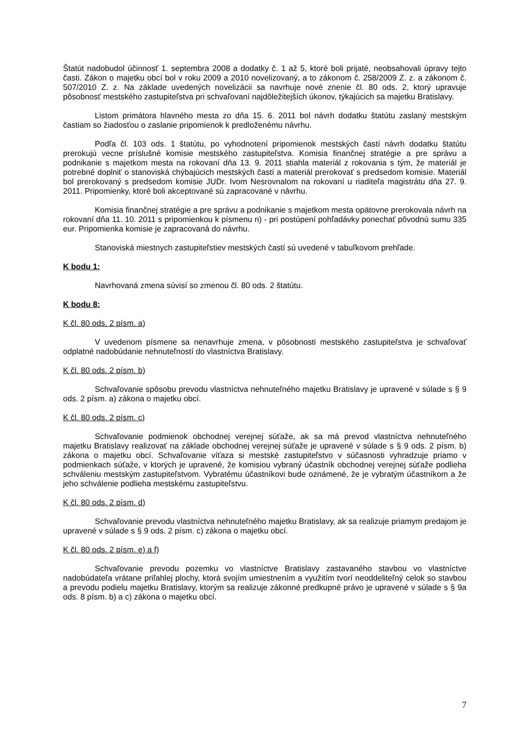Štatút nadobudol účinnosť 1. septembra 2008 a dodatky č. 1 až 5, ktoré boli prijaté, neobsahovali úpravy tejto časti. Zákon o majetku obcí bol v roku 2009 a 2010 novelizovaný, a to zákonom č. 258/2009 Z. z. a zákonom č. 507/2010 Z. z. Na základe uvedených novelizácii sa navrhuje nové znenie čl. 80 ods. 2, ktorý upravuje pôsobnosť mestského zastupiteľstva pri schvaľovaní najdôležitejších úkonov, týkajúcich sa majetku Bratislavy.
Listom primátora hlavného mesta zo dňa 15. 6. 2011 bol návrh dodatku štatútu zaslaný mestským častiam so žiadosťou o zaslanie pripomienok k predloženému návrhu.
Podľa čl. 103 ods. 1 štatútu, po vyhodnotení pripomienok mestských častí návrh dodatku štatútu prerokujú vecne príslušné komisie mestského zastupiteľstva. Komisia finančnej stratégie a pre správu a podnikanie s majetkom mesta na rokovaní dňa 13. 9. 2011 stiahla materiál z rokovania s tým, že materiál je potrebné doplniť o stanoviská chýbajúcich mestských častí a materiál prerokovať s predsedom komisie. Materiál bol prerokovaný s predsedom komisie JUDr. Ivom Nesrovnalom na rokovaní u riaditeľa magistrátu dňa 27. 9. 2011. Pripomienky, ktoré boli akceptované sú zapracované v návrhu.
Komisia finančnej stratégie a pre správu a podnikanie s majetkom mesta opätovne prerokovala návrh na rokovaní dňa 11. 10. 2011 s pripomienkou k písmenu n) - pri postúpení pohľadávky ponechať pôvodnú sumu 335 eur. Pripomienka komisie je zapracovaná do návrhu.
Stanoviská miestnych zastupiteľstiev mestských častí sú uvedené v tabuľkovom prehľade.
K bodu 1:
Navrhovaná zmena súvisí so zmenou čl. 80 ods. 2 štatútu.
K bodu 8:
K čl. 80 ods. 2 písm. a)
V uvedenom písmene sa nenavrhuje zmena, v pôsobnosti mestského zastupiteľstva je schvaľovať odplatné nadobúdanie nehnuteľností do vlastníctva Bratislavy.
K čl. 80 ods. 2 písm. b)
Schvaľovanie spôsobu prevodu vlastníctva nehnuteľného majetku Bratislavy je upravené v súlade s § 9 ods. 2 písm. a) zákona o majetku obcí.
K čl. 80 ods. 2 písm. c)
Schvaľovanie podmienok obchodnej verejnej súťaže, ak sa má prevod vlastníctva nehnuteľného majetku Bratislavy realizovať na základe obchodnej verejnej súťaže je upravené v súlade s § 9 ods. 2 písm. b) zákona o majetku obcí. Schvaľovanie víťaza si mestské zastupiteľstvo v súčasnosti vyhradzuje priamo v podmienkach súťaže, v ktorých je upravené, že komisiou vybraný účastník obchodnej verejnej súťaže podlieha schváleniu mestským zastupiteľstvom. Vybratému účastníkovi bude oznámené, že je vybratým účastníkom a že jeho schválenie podlieha mestskému zastupiteľstvu.
K čl. 80 ods. 2 písm. d)
Schvaľovanie prevodu vlastníctva nehnuteľného majetku Bratislavy, ak sa realizuje priamym predajom je upravené v súlade s § 9 ods. 2 písm. c) zákona o majetku obcí.
K čl. 80 ods. 2 písm. e) a f)
Schvaľovanie prevodu pozemku vo vlastníctve Bratislavy zastavaného stavbou vo vlastníctve nadobúdateľa vrátane priľahlej plochy, ktorá svojím umiestnením a využitím tvorí neoddeliteľný celok so stavbou a prevodu podielu majetku Bratislavy, ktorým sa realizuje zákonné predkupné právo je upravené v súlade s § 9a ods. 8 písm. b) a c) zákona o majetku obcí.
7